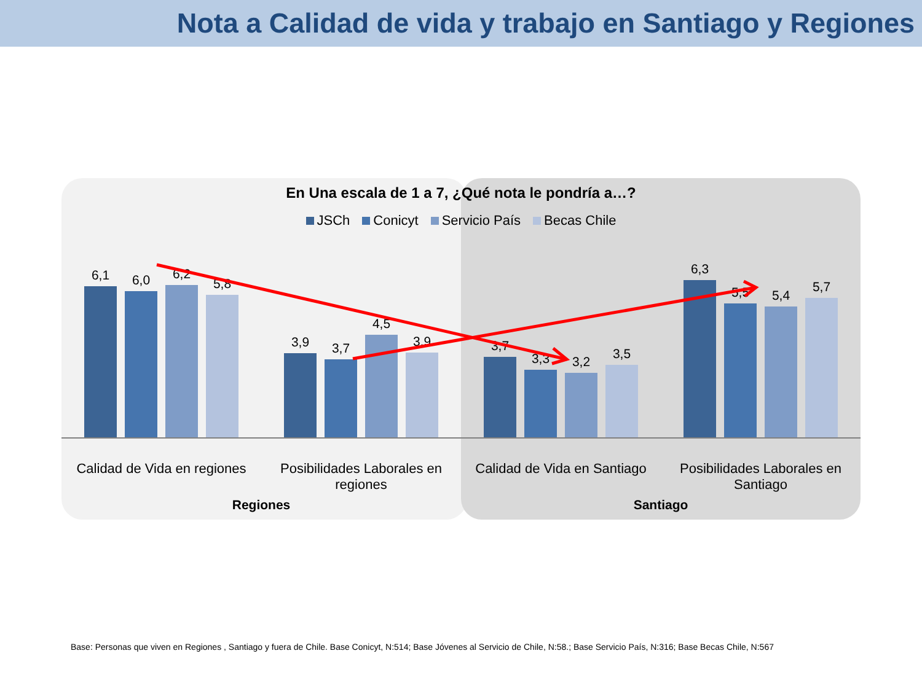Nota a Calidad de vida y trabajo en Santiago y Regiones
En Una escala de 1 a 7, ¿Qué nota le pondría a…?
JSCh Conicyt Servicio País Becas Chile
6,1
6,0
6,2
5,8
3,9
3,7
4,5
3,9
3,7
3,3
3,2
3,5
6,3
5,5
5,4
5,7
Calidad de Vida en regiones Posibilidades Laborales en regiones
Calidad de Vida en Santiago Posibilidades Laborales en Santiago
Regiones Santiago
Base: Personas que viven en Regiones , Santiago y fuera de Chile. Base Conicyt, N:514; Base Jóvenes al Servicio de Chile, N:58.; Base Servicio País, N:316; Base Becas Chile, N:567